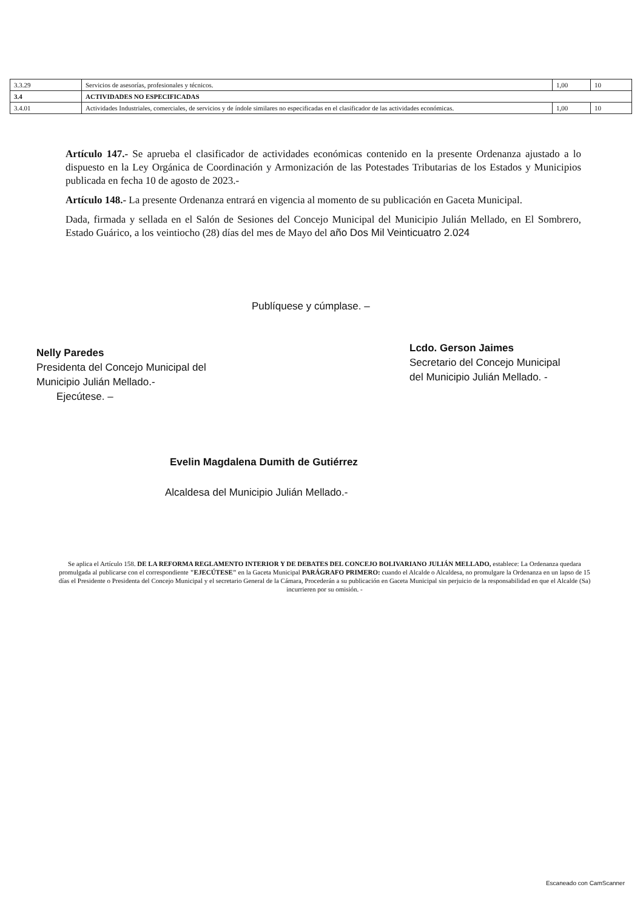| 3.3.29 | Servicios de asesorías, profesionales y técnicos. | 1,00 | 10 |
| 3.4 | ACTIVIDADES NO ESPECIFICADAS | | |
| 3.4.01 | Actividades Industriales, comerciales, de servicios y de índole similares no especificadas en el clasificador de las actividades económicas. | 1,00 | 10 |
Artículo 147.- Se aprueba el clasificador de actividades económicas contenido en la presente Ordenanza ajustado a lo dispuesto en la Ley Orgánica de Coordinación y Armonización de las Potestades Tributarias de los Estados y Municipios publicada en fecha 10 de agosto de 2023.-
Artículo 148.- La presente Ordenanza entrará en vigencia al momento de su publicación en Gaceta Municipal.
Dada, firmada y sellada en el Salón de Sesiones del Concejo Municipal del Municipio Julián Mellado, en El Sombrero, Estado Guárico, a los veintiocho (28) días del mes de Mayo del año Dos Mil Veinticuatro 2.024
Publíquese y cúmplase. –
Nelly Paredes
Presidenta del Concejo Municipal del
Municipio Julián Mellado.-
Ejecútese. –
Lcdo. Gerson Jaimes
Secretario del Concejo Municipal
del Municipio Julián Mellado. -
Evelin Magdalena Dumith de Gutiérrez
Alcaldesa del Municipio Julián Mellado.-
Se aplica el Artículo 158. DE LA REFORMA REGLAMENTO INTERIOR Y DE DEBATES DEL CONCEJO BOLIVARIANO JULIÁN MELLADO, establece: La Ordenanza quedara promulgada al publicarse con el correspondiente "EJECÚTESE" en la Gaceta Municipal PARÁGRAFO PRIMERO: cuando el Alcalde o Alcaldesa, no promulgare la Ordenanza en un lapso de 15 días el Presidente o Presidenta del Concejo Municipal y el secretario General de la Cámara, Procederán a su publicación en Gaceta Municipal sin perjuicio de la responsabilidad en que el Alcalde (Sa) incurrieren por su omisión. -
Escaneado con CamScanner